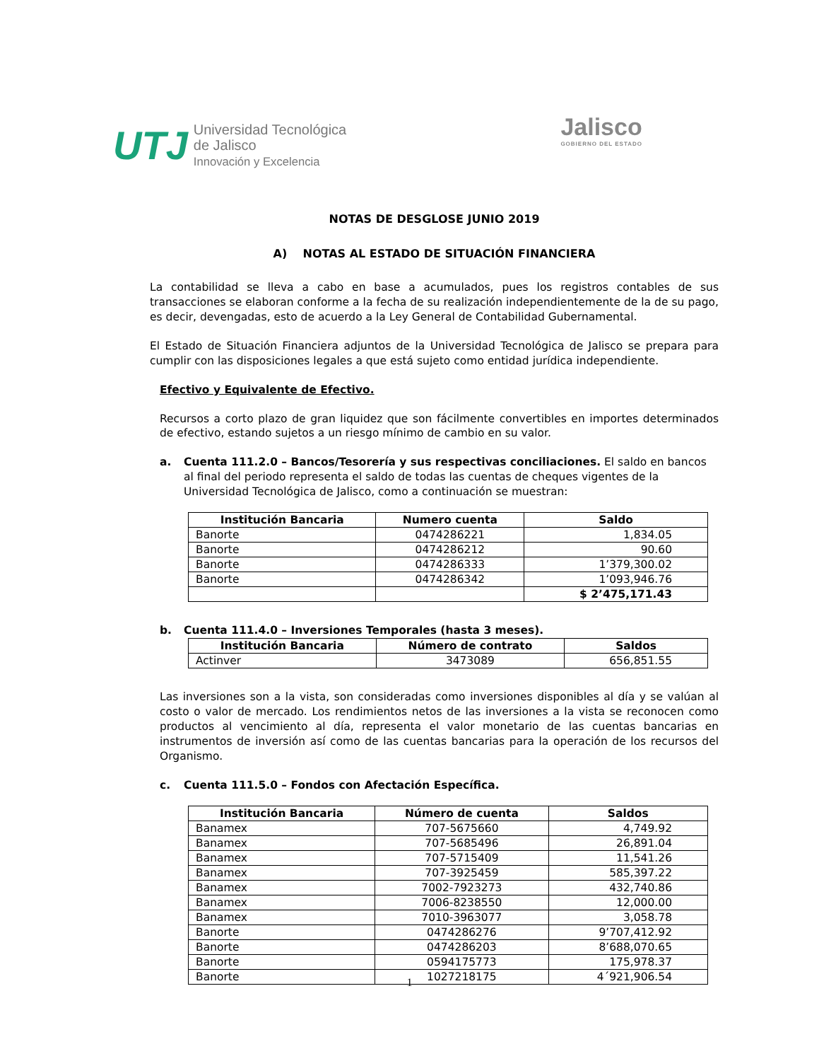UTJ Universidad Tecnológica
de Jalisco
Innovación y Excelencia
Jalisco
GOBIERNO DEL ESTADO
NOTAS DE DESGLOSE JUNIO 2019
A) NOTAS AL ESTADO DE SITUACIÓN FINANCIERA
La contabilidad se lleva a cabo en base a acumulados, pues los registros contables de sus transacciones se elaboran conforme a la fecha de su realización independientemente de la de su pago, es decir, devengadas, esto de acuerdo a la Ley General de Contabilidad Gubernamental.
El Estado de Situación Financiera adjuntos de la Universidad Tecnológica de Jalisco se prepara para cumplir con las disposiciones legales a que está sujeto como entidad jurídica independiente.
Efectivo y Equivalente de Efectivo.
Recursos a corto plazo de gran liquidez que son fácilmente convertibles en importes determinados de efectivo, estando sujetos a un riesgo mínimo de cambio en su valor.
a. Cuenta 111.2.0 – Bancos/Tesorería y sus respectivas conciliaciones. El saldo en bancos al final del periodo representa el saldo de todas las cuentas de cheques vigentes de la Universidad Tecnológica de Jalisco, como a continuación se muestran:
| Institución Bancaria | Numero cuenta | Saldo |
| --- | --- | --- |
| Banorte | 0474286221 | 1,834.05 |
| Banorte | 0474286212 | 90.60 |
| Banorte | 0474286333 | 1’379,300.02 |
| Banorte | 0474286342 | 1’093,946.76 |
| | | $ 2’475,171.43 |
b. Cuenta 111.4.0 – Inversiones Temporales (hasta 3 meses).
| Institución Bancaria | Número de contrato | Saldos |
| --- | --- | --- |
| Actinver | 3473089 | 656,851.55 |
Las inversiones son a la vista, son consideradas como inversiones disponibles al día y se valúan al costo o valor de mercado. Los rendimientos netos de las inversiones a la vista se reconocen como productos al vencimiento al día, representa el valor monetario de las cuentas bancarias en instrumentos de inversión así como de las cuentas bancarias para la operación de los recursos del Organismo.
c. Cuenta 111.5.0 – Fondos con Afectación Específica.
| Institución Bancaria | Número de cuenta | Saldos |
| --- | --- | --- |
| Banamex | 707-5675660 | 4,749.92 |
| Banamex | 707-5685496 | 26,891.04 |
| Banamex | 707-5715409 | 11,541.26 |
| Banamex | 707-3925459 | 585,397.22 |
| Banamex | 7002-7923273 | 432,740.86 |
| Banamex | 7006-8238550 | 12,000.00 |
| Banamex | 7010-3963077 | 3,058.78 |
| Banorte | 0474286276 | 9’707,412.92 |
| Banorte | 0474286203 | 8’688,070.65 |
| Banorte | 0594175773 | 175,978.37 |
| Banorte | 1027218175 | 4´921,906.54 |
1